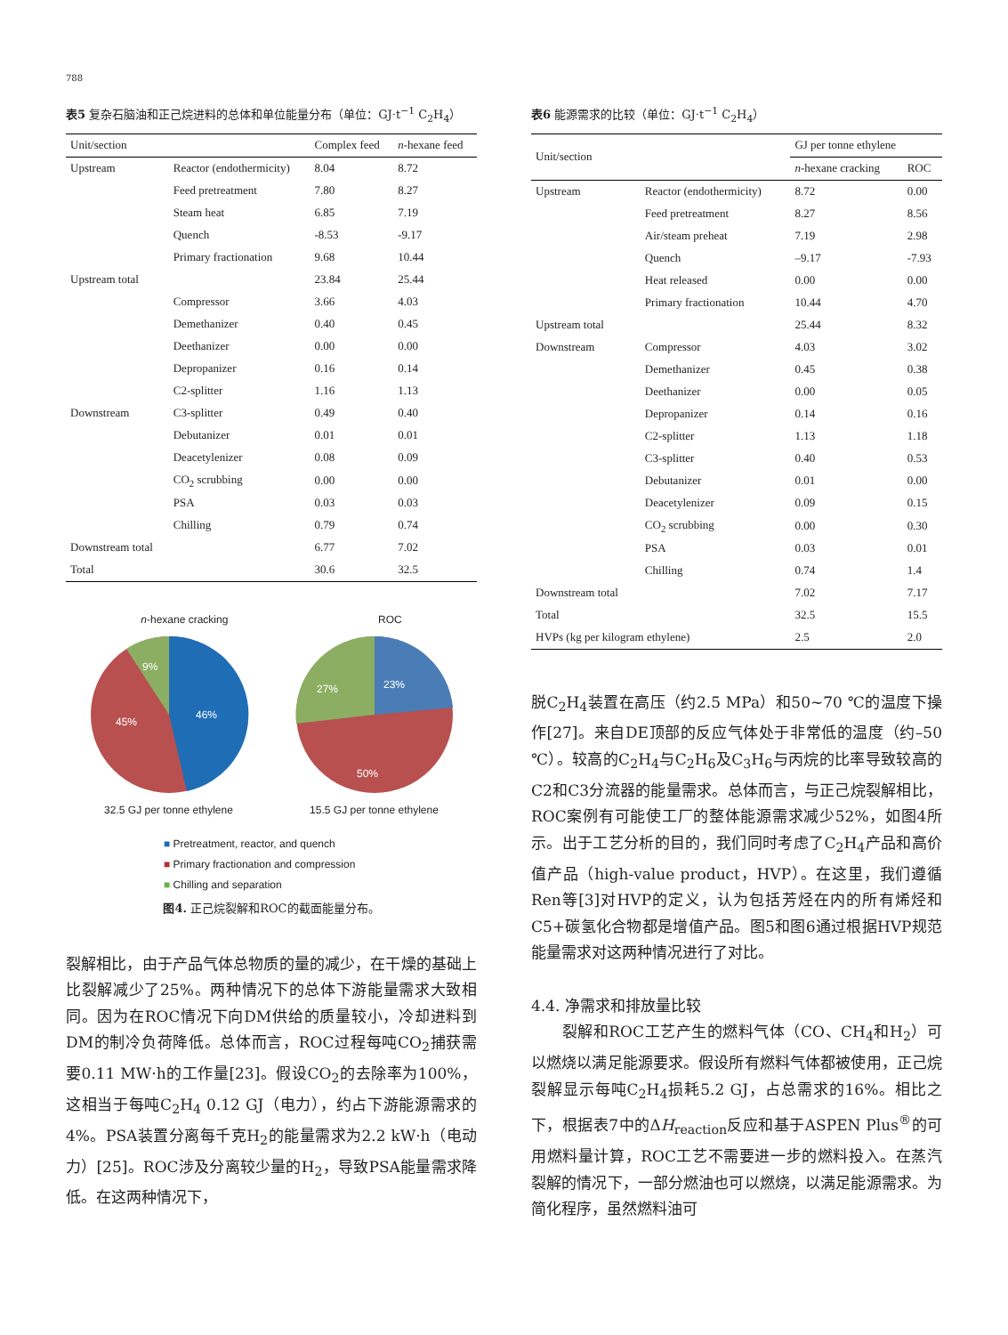788
表5 复杂石脑油和正己烷进料的总体和单位能量分布（单位：GJ·t<sup>−1</sup> C<sub>2</sub>H<sub>4</sub>）
| Unit/section | | Complex feed | n -hexane feed |
| --- | --- | --- | --- |
| Upstream | Reactor (endothermicity) | 8.04 | 8.72 |
| | Feed pretreatment | 7.80 | 8.27 |
| | Steam heat | 6.85 | 7.19 |
| | Quench | -8.53 | -9.17 |
| | Primary fractionation | 9.68 | 10.44 |
| Upstream total | | 23.84 | 25.44 |
| | Compressor | 3.66 | 4.03 |
| | Demethanizer | 0.40 | 0.45 |
| | Deethanizer | 0.00 | 0.00 |
| | Depropanizer | 0.16 | 0.14 |
| | C2-splitter | 1.16 | 1.13 |
| Downstream | C3-splitter | 0.49 | 0.40 |
| | Debutanizer | 0.01 | 0.01 |
| | Deacetylenizer | 0.08 | 0.09 |
| | CO<sub>2</sub> scrubbing | 0.00 | 0.00 |
| | PSA | 0.03 | 0.03 |
| | Chilling | 0.79 | 0.74 |
| Downstream total | | 6.77 | 7.02 |
| Total | | 30.6 | 32.5 |
n-hexane cracking ROC
46%
45%
9%
23%
27%
50%
32.5 GJ per tonne ethylene 15.5 GJ per tonne ethylene
■ Pretreatment, reactor, and quench
■ Primary fractionation and compression
■ Chilling and separation
图4. 正己烷裂解和ROC的截面能量分布。
裂解相比，由于产品气体总物质的量的减少，在干燥的基础上比裂解减少了25%。两种情况下的总体下游能量需求大致相同。因为在ROC情况下向DM供给的质量较小，冷却进料到DM的制冷负荷降低。总体而言，ROC过程每吨CO<sub>2</sub>捕获需要0.11 MW·h的工作量[23]。假设CO<sub>2</sub>的去除率为100%，这相当于每吨C<sub>2</sub>H<sub>4</sub> 0.12 GJ（电力），约占下游能源需求的4%。PSA装置分离每千克H<sub>2</sub>的能量需求为2.2 kW·h（电动力）[25]。ROC涉及分离较少量的H<sub>2</sub>，导致PSA能量需求降低。在这两种情况下，
表6 能源需求的比较（单位：GJ·t<sup>−1</sup> C<sub>2</sub>H<sub>4</sub>）
| Unit/section | | GJ per tonne ethylene | |
| --- | --- | --- | --- |
| | | n -hexane cracking | ROC |
| Upstream | Reactor (endothermicity) | 8.72 | 0.00 |
| | Feed pretreatment | 8.27 | 8.56 |
| | Air/steam preheat | 7.19 | 2.98 |
| | Quench | –9.17 | -7.93 |
| | Heat released | 0.00 | 0.00 |
| | Primary fractionation | 10.44 | 4.70 |
| Upstream total | | 25.44 | 8.32 |
| Downstream | Compressor | 4.03 | 3.02 |
| | Demethanizer | 0.45 | 0.38 |
| | Deethanizer | 0.00 | 0.05 |
| | Depropanizer | 0.14 | 0.16 |
| | C2-splitter | 1.13 | 1.18 |
| | C3-splitter | 0.40 | 0.53 |
| | Debutanizer | 0.01 | 0.00 |
| | Deacetylenizer | 0.09 | 0.15 |
| | CO<sub>2</sub> scrubbing | 0.00 | 0.30 |
| | PSA | 0.03 | 0.01 |
| | Chilling | 0.74 | 1.4 |
| Downstream total | | 7.02 | 7.17 |
| Total | | 32.5 | 15.5 |
| HVPs (kg per kilogram ethylene) | | 2.5 | 2.0 |
脱C<sub>2</sub>H<sub>4</sub>装置在高压（约2.5 MPa）和50~70 ℃的温度下操作[27]。来自DE顶部的反应气体处于非常低的温度（约–50 ℃）。较高的C<sub>2</sub>H<sub>4</sub>与C<sub>2</sub>H<sub>6</sub>及C<sub>3</sub>H<sub>6</sub>与丙烷的比率导致较高的C2和C3分流器的能量需求。总体而言，与正己烷裂解相比，ROC案例有可能使工厂的整体能源需求减少52%，如图4所示。出于工艺分析的目的，我们同时考虑了C<sub>2</sub>H<sub>4</sub>产品和高价值产品（high-value product，HVP）。在这里，我们遵循Ren等[3]对HVP的定义，认为包括芳烃在内的所有烯烃和C5+碳氢化合物都是增值产品。图5和图6通过根据HVP规范能量需求对这两种情况进行了对比。
4.4. 净需求和排放量比较
  裂解和ROC工艺产生的燃料气体（CO、CH<sub>4</sub>和H<sub>2</sub>）可以燃烧以满足能源要求。假设所有燃料气体都被使用，正己烷裂解显示每吨C<sub>2</sub>H<sub>4</sub>损耗5.2 GJ，占总需求的16%。相比之下，根据表7中的ΔH<sub>reaction</sub>反应和基于ASPEN Plus<sup>®</sup>的可用燃料量计算，ROC工艺不需要进一步的燃料投入。在蒸汽裂解的情况下，一部分燃油也可以燃烧，以满足能源需求。为简化程序，虽然燃料油可